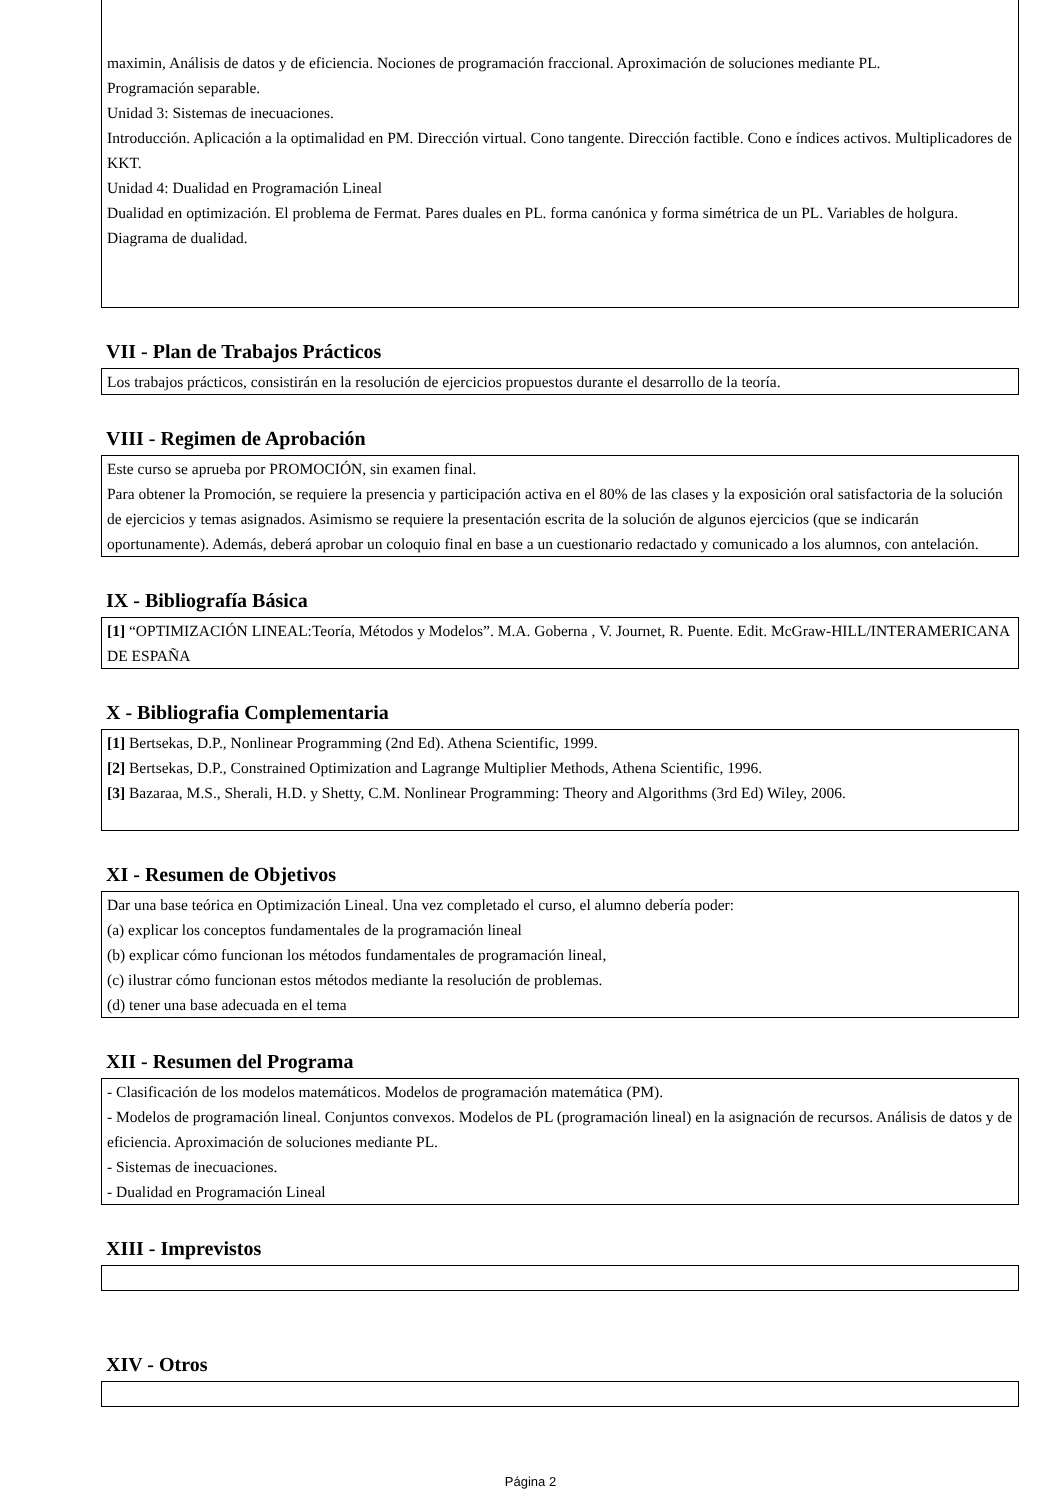maximin, Análisis de datos y de eficiencia. Nociones de programación fraccional. Aproximación de soluciones mediante PL.
Programación separable.
Unidad 3: Sistemas de inecuaciones.
Introducción. Aplicación a la optimalidad en PM. Dirección virtual. Cono tangente. Dirección factible. Cono e índices activos. Multiplicadores de KKT.
Unidad 4: Dualidad en Programación Lineal
Dualidad en optimización. El problema de Fermat. Pares duales en PL. forma canónica y forma simétrica de un PL. Variables de holgura. Diagrama de dualidad.
VII - Plan de Trabajos Prácticos
Los trabajos prácticos, consistirán en la resolución de ejercicios propuestos durante el desarrollo de la teoría.
VIII - Regimen de Aprobación
Este curso se aprueba por PROMOCIÓN, sin examen final.
Para obtener la Promoción, se requiere la presencia y participación activa en el 80% de las clases y la exposición oral satisfactoria de la solución de ejercicios y temas asignados. Asimismo se requiere la presentación escrita de la solución de algunos ejercicios (que se indicarán oportunamente). Además, deberá aprobar un coloquio final en base a un cuestionario redactado y comunicado a los alumnos, con antelación.
IX - Bibliografía Básica
[1] “OPTIMIZACIÓN LINEAL:Teoría, Métodos y Modelos”. M.A. Goberna , V. Journet, R. Puente. Edit. McGraw-HILL/INTERAMERICANA DE ESPAÑA
X - Bibliografia Complementaria
[1] Bertsekas, D.P., Nonlinear Programming (2nd Ed). Athena Scientific, 1999.
[2] Bertsekas, D.P., Constrained Optimization and Lagrange Multiplier Methods, Athena Scientific, 1996.
[3] Bazaraa, M.S., Sherali, H.D. y Shetty, C.M. Nonlinear Programming: Theory and Algorithms (3rd Ed) Wiley, 2006.
XI - Resumen de Objetivos
Dar una base teórica en Optimización Lineal. Una vez completado el curso, el alumno debería poder:
(a) explicar los conceptos fundamentales de la programación lineal
(b) explicar cómo funcionan los métodos fundamentales de programación lineal,
(c) ilustrar cómo funcionan estos métodos mediante la resolución de problemas.
(d) tener una base adecuada en el tema
XII - Resumen del Programa
- Clasificación de los modelos matemáticos. Modelos de programación matemática (PM).
- Modelos de programación lineal. Conjuntos convexos. Modelos de PL (programación lineal) en la asignación de recursos. Análisis de datos y de eficiencia. Aproximación de soluciones mediante PL.
- Sistemas de inecuaciones.
- Dualidad en Programación Lineal
XIII - Imprevistos
XIV - Otros
Página 2